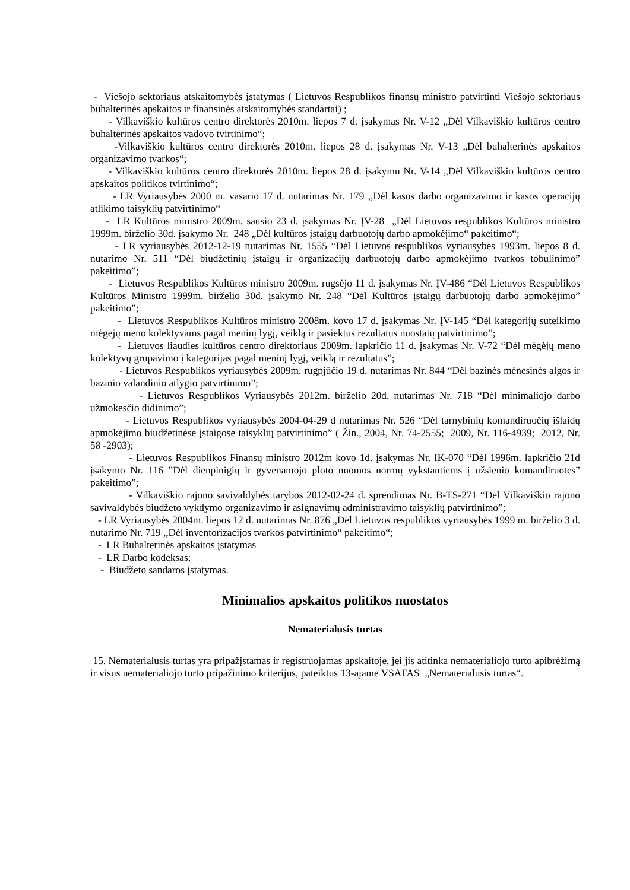- Viešojo sektoriaus atskaitomybės įstatymas ( Lietuvos Respublikos finansų ministro patvirtinti Viešojo sektoriaus buhalterinės apskaitos ir finansinės atskaitomybės standartai) ;
- Vilkaviškio kultūros centro direktorės 2010m. liepos 7 d. įsakymas Nr. V-12 „Dėl Vilkaviškio kultūros centro buhalterinės apskaitos vadovo tvirtinimo“;
-Vilkaviškio kultūros centro direktorės 2010m. liepos 28 d. įsakymas Nr. V-13 „Dėl buhalterinės apskaitos organizavimo tvarkos“;
- Vilkaviškio kultūros centro direktorės 2010m. liepos 28 d. įsakymu Nr. V-14 „Dėl Vilkaviškio kultūros centro apskaitos politikos tvirtinimo“;
- LR Vyriausybės 2000 m. vasario 17 d. nutarimas Nr. 179 ,,Dėl kasos darbo organizavimo ir kasos operacijų atlikimo taisyklių patvirtinimo“
- LR Kultūros ministro 2009m. sausio 23 d. įsakymas Nr. ĮV-28 „Dėl Lietuvos respublikos Kultūros ministro 1999m. birželio 30d. įsakymo Nr. 248 „Dėl kultūros įstaigų darbuotojų darbo apmokėjimo“ pakeitimo“;
- LR vyriausybės 2012-12-19 nutarimas Nr. 1555 “Dėl Lietuvos respublikos vyriausybės 1993m. liepos 8 d. nutarimo Nr. 511 “Dėl biudžetinių įstaigų ir organizacijų darbuotojų darbo apmokėjimo tvarkos tobulinimo” pakeitimo”;
- Lietuvos Respublikos Kultūros ministro 2009m. rugsėjo 11 d. įsakymas Nr. ĮV-486 “Dėl Lietuvos Respublikos Kultūros Ministro 1999m. birželio 30d. įsakymo Nr. 248 “Dėl Kultūros įstaigų darbuotojų darbo apmokėjimo” pakeitimo”;
- Lietuvos Respublikos Kultūros ministro 2008m. kovo 17 d. įsakymas Nr. ĮV-145 “Dėl kategorijų suteikimo mėgėjų meno kolektyvams pagal meninį lygį, veiklą ir pasiektus rezultatus nuostatų patvirtinimo”;
- Lietuvos liaudies kultūros centro direktoriaus 2009m. lapkričio 11 d. įsakymas Nr. V-72 “Dėl mėgėjų meno kolektyvų grupavimo į kategorijas pagal meninį lygį, veiklą ir rezultatus”;
- Lietuvos Respublikos vyriausybės 2009m. rugpjūčio 19 d. nutarimas Nr. 844 “Dėl bazinės mėnesinės algos ir bazinio valandinio atlygio patvirtinimo”;
- Lietuvos Respublikos Vyriausybės 2012m. birželio 20d. nutarimas Nr. 718 “Dėl minimaliojo darbo užmokesčio didinimo”;
- Lietuvos Respublikos vyriausybės 2004-04-29 d nutarimas Nr. 526 “Dėl tarnybinių komandiruočių išlaidų apmokėjimo biudžetinėse įstaigose taisyklių patvirtinimo” ( Žin., 2004, Nr. 74-2555; 2009, Nr. 116-4939; 2012, Nr. 58 -2903);
- Lietuvos Respublikos Finansų ministro 2012m kovo 1d. įsakymas Nr. IK-070 “Dėl 1996m. lapkričio 21d įsakymo Nr. 116 ”Dėl dienpinigių ir gyvenamojo ploto nuomos normų vykstantiems į užsienio komandiruotes” pakeitimo”;
- Vilkaviškio rajono savivaldybės tarybos 2012-02-24 d. sprendimas Nr. B-TS-271 “Dėl Vilkaviškio rajono savivaldybės biudžeto vykdymo organizavimo ir asignavimų administravimo taisyklių patvirtinimo”;
- LR Vyriausybės 2004m. liepos 12 d. nutarimas Nr. 876 „Dėl Lietuvos respublikos vyriausybės 1999 m. birželio 3 d. nutarimo Nr. 719 ,,Dėl inventorizacijos tvarkos patvirtinimo“ pakeitimo“;
- LR Buhalterinės apskaitos įstatymas
- LR Darbo kodeksas;
- Biudžeto sandaros įstatymas.
Minimalios apskaitos politikos nuostatos
Nematerialusis turtas
15. Nematerialusis turtas yra pripažįstamas ir registruojamas apskaitoje, jei jis atitinka nematerialiojo turto apibrėžimą ir visus nematerialiojo turto pripažinimo kriterijus, pateiktus 13-ajame VSAFAS „Nematerialusis turtas“.